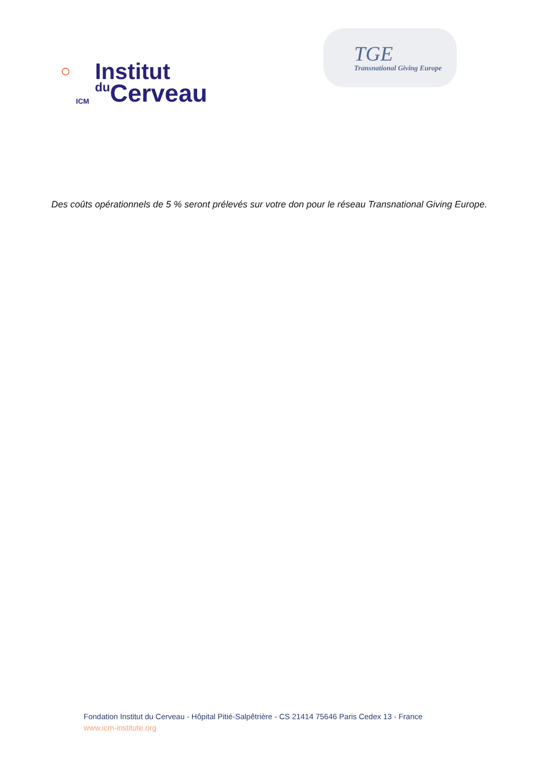◯
ICM
Institut
du Cerveau
TGE
Transnational Giving Europe
Des coûts opérationnels de 5 % seront prélevés sur votre don pour le réseau Transnational Giving Europe.
Fondation Institut du Cerveau - Hôpital Pitié-Salpêtrière - CS 21414 75646 Paris Cedex 13 - France
www.icm-institute.org